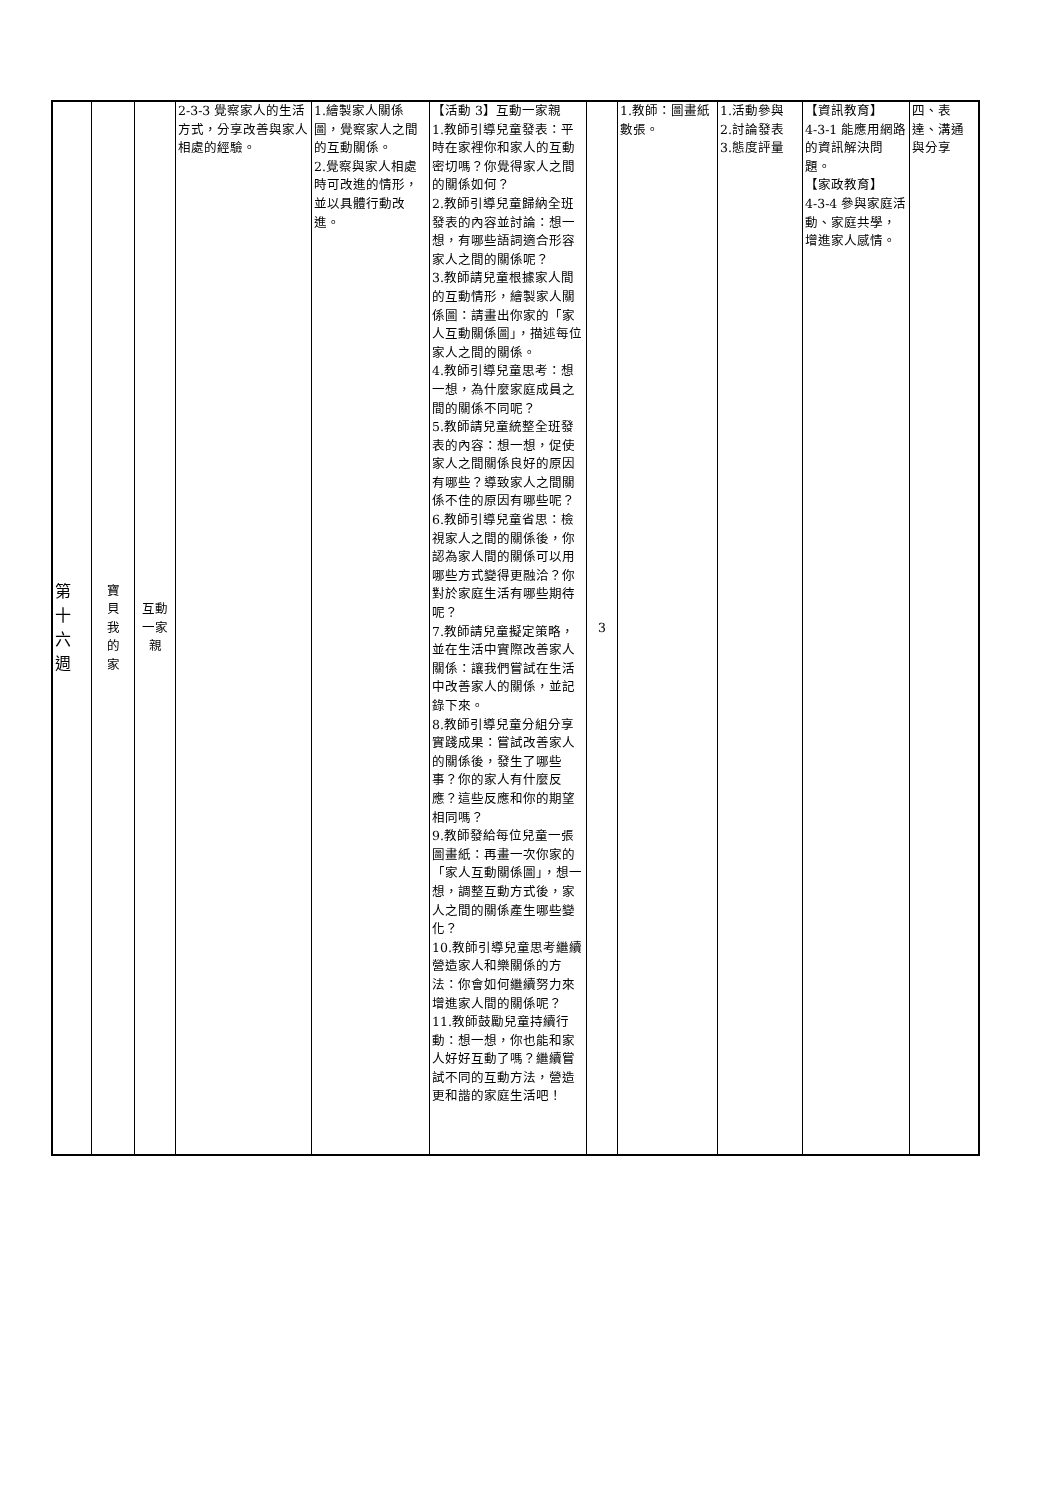| 第 十 六 週 | 寶 貝 我 的 家 | 互動 一家 親 | 2-3-3 覺察家人的生活方式，分享改善與家人相處的經驗。 | 1.繪製家人關係圖，覺察家人之間的互動關係。 2.覺察與家人相處時可改進的情形，並以具體行動改進。 | 【活動 3】互動一家親 1.教師引導兒童發表：平時在家裡你和家人的互動密切嗎？你覺得家人之間的關係如何？ 2.教師引導兒童歸納全班發表的內容並討論：想一想，有哪些語詞適合形容家人之間的關係呢？ 3.教師請兒童根據家人間的互動情形，繪製家人關係圖：請畫出你家的「家人互動關係圖」，描述每位家人之間的關係。 4.教師引導兒童思考：想一想，為什麼家庭成員之間的關係不同呢？ 5.教師請兒童統整全班發表的內容：想一想，促使家人之間關係良好的原因有哪些？導致家人之間關係不佳的原因有哪些呢？ 6.教師引導兒童省思：檢視家人之間的關係後，你認為家人間的關係可以用哪些方式變得更融洽？你對於家庭生活有哪些期待呢？ 7.教師請兒童擬定策略，並在生活中實際改善家人關係：讓我們嘗試在生活中改善家人的關係，並記錄下來。 8.教師引導兒童分組分享實踐成果：嘗試改善家人的關係後，發生了哪些事？你的家人有什麼反應？這些反應和你的期望相同嗎？ 9.教師發給每位兒童一張圖畫紙：再畫一次你家的「家人互動關係圖」，想一想，調整互動方式後，家人之間的關係產生哪些變化？ 10.教師引導兒童思考繼續營造家人和樂關係的方法：你會如何繼續努力來增進家人間的關係呢？ 11.教師鼓勵兒童持續行動：想一想，你也能和家人好好互動了嗎？繼續嘗試不同的互動方法，營造更和諧的家庭生活吧！ | 3 | 1.教師：圖畫紙數張。 | 1.活動參與 2.討論發表 3.態度評量 | 【資訊教育】 4-3-1 能應用網路的資訊解決問題。 【家政教育】 4-3-4 參與家庭活動、家庭共學，增進家人感情。 | 四、表達、溝通與分享 |